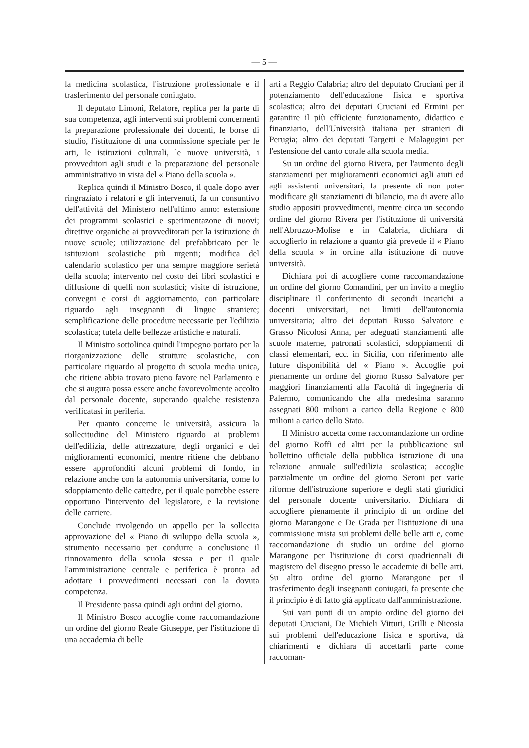— 5 —
la medicina scolastica, l'istruzione professionale e il trasferimento del personale coniugato.
Il deputato Limoni, Relatore, replica per la parte di sua competenza, agli interventi sui problemi concernenti la preparazione professionale dei docenti, le borse di studio, l'istituzione di una commissione speciale per le arti, le istituzioni culturali, le nuove università, i provveditori agli studi e la preparazione del personale amministrativo in vista del « Piano della scuola ».
Replica quindi il Ministro Bosco, il quale dopo aver ringraziato i relatori e gli intervenuti, fa un consuntivo dell'attività del Ministero nell'ultimo anno: estensione dei programmi scolastici e sperimentazone di nuovi; direttive organiche ai provveditorati per la istituzione di nuove scuole; utilizzazione del prefabbricato per le istituzioni scolastiche più urgenti; modifica del calendario scolastico per una sempre maggiore serietà della scuola; intervento nel costo dei libri scolastici e diffusione di quelli non scolastici; visite di istruzione, convegni e corsi di aggiornamento, con particolare riguardo agli insegnanti di lingue straniere; semplificazione delle procedure necessarie per l'edilizia scolastica; tutela delle bellezze artistiche e naturali.
Il Ministro sottolinea quindi l'impegno portato per la riorganizzazione delle strutture scolastiche, con particolare riguardo al progetto di scuola media unica, che ritiene abbia trovato pieno favore nel Parlamento e che si augura possa essere anche favorevolmente accolto dal personale docente, superando qualche resistenza verificatasi in periferia.
Per quanto concerne le università, assicura la sollecitudine del Ministero riguardo ai problemi dell'edilizia, delle attrezzature, degli organici e dei miglioramenti economici, mentre ritiene che debbano essere approfonditi alcuni problemi di fondo, in relazione anche con la autonomia universitaria, come lo sdoppiamento delle cattedre, per il quale potrebbe essere opportuno l'intervento del legislatore, e la revisione delle carriere.
Conclude rivolgendo un appello per la sollecita approvazione del « Piano di sviluppo della scuola », strumento necessario per condurre a conclusione il rinnovamento della scuola stessa e per il quale l'amministrazione centrale e periferica è pronta ad adottare i provvedimenti necessari con la dovuta competenza.
Il Presidente passa quindi agli ordini del giorno.
Il Ministro Bosco accoglie come raccomandazione un ordine del giorno Reale Giuseppe, per l'istituzione di una accademia di belle
arti a Reggio Calabria; altro del deputato Cruciani per il potenziamento dell'educazione fisica e sportiva scolastica; altro dei deputati Cruciani ed Ermini per garantire il più efficiente funzionamento, didattico e finanziario, dell'Università italiana per stranieri di Perugia; altro dei deputati Targetti e Malagugini per l'estensione del canto corale alla scuola media.
Su un ordine del giorno Rivera, per l'aumento degli stanziamenti per miglioramenti economici agli aiuti ed agli assistenti universitari, fa presente di non poter modificare gli stanziamenti di bilancio, ma di avere allo studio appositi provvedimenti, mentre circa un secondo ordine del giorno Rivera per l'istituzione di università nell'Abruzzo-Molise e in Calabria, dichiara di accoglierlo in relazione a quanto già prevede il « Piano della scuola » in ordine alla istituzione di nuove università.
Dichiara poi di accogliere come raccomandazione un ordine del giorno Comandini, per un invito a meglio disciplinare il conferimento di secondi incarichi a docenti universitari, nei limiti dell'autonomia universitaria; altro dei deputati Russo Salvatore e Grasso Nicolosi Anna, per adeguati stanziamenti alle scuole materne, patronati scolastici, sdoppiamenti di classi elementari, ecc. in Sicilia, con riferimento alle future disponibilità del « Piano ». Accoglie poi pienamente un ordine del giorno Russo Salvatore per maggiori finanziamenti alla Facoltà di ingegneria di Palermo, comunicando che alla medesima saranno assegnati 800 milioni a carico della Regione e 800 milioni a carico dello Stato.
Il Ministro accetta come raccomandazione un ordine del giorno Roffi ed altri per la pubblicazione sul bollettino ufficiale della pubblica istruzione di una relazione annuale sull'edilizia scolastica; accoglie parzialmente un ordine del giorno Seroni per varie riforme dell'istruzione superiore e degli stati giuridici del personale docente universitario. Dichiara di accogliere pienamente il principio di un ordine del giorno Marangone e De Grada per l'istituzione di una commissione mista sui problemi delle belle arti e, come raccomandazione di studio un ordine del giorno Marangone per l'istituzione di corsi quadriennali di magistero del disegno presso le accademie di belle arti. Su altro ordine del giorno Marangone per il trasferimento degli insegnanti coniugati, fa presente che il principio è di fatto già applicato dall'amministrazione.
Sui vari punti di un ampio ordine del giorno dei deputati Cruciani, De Michieli Vitturi, Grilli e Nicosia sui problemi dell'educazione fisica e sportiva, dà chiarimenti e dichiara di accettarli parte come raccoman-